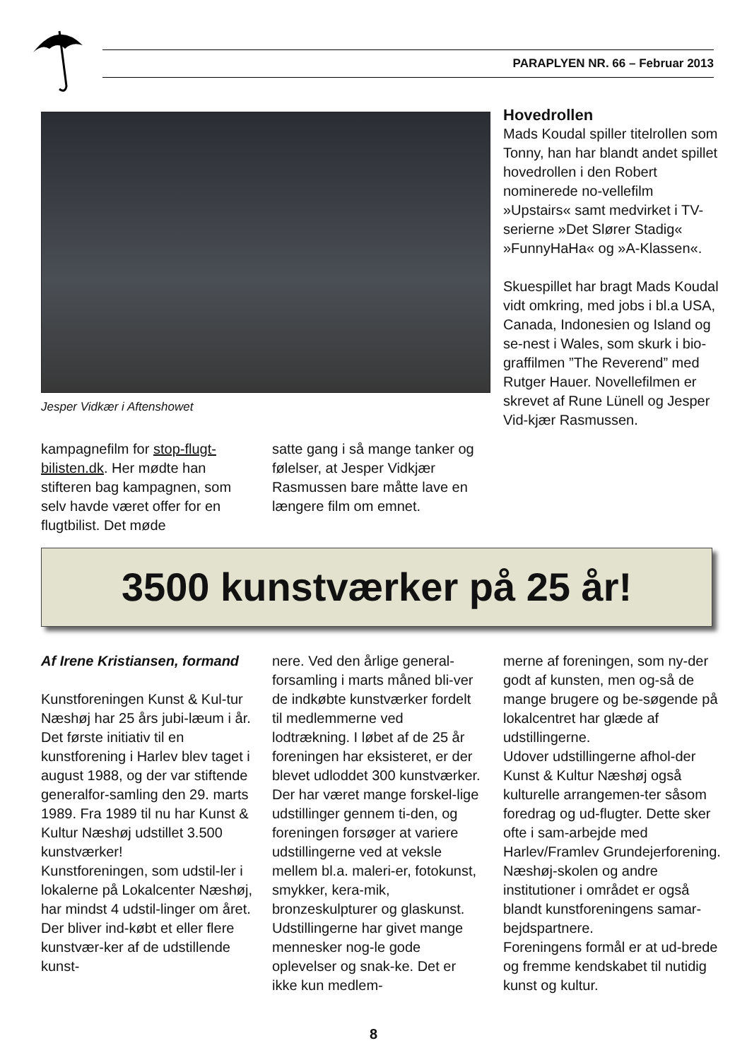PARAPLYEN NR. 66 – Februar 2013
Jesper Vidkær i Aftenshowet
kampagnefilm for stop-flugt-bilisten.dk. Her mødte han stifteren bag kampagnen, som selv havde været offer for en flugtbilist. Det møde
satte gang i så mange tanker og følelser, at Jesper Vidkjær Rasmussen bare måtte lave en længere film om emnet.
Hovedrollen
Mads Koudal spiller titelrollen som Tonny, han har blandt andet spillet hovedrollen i den Robert nominerede no-vellefilm »Upstairs« samt medvirket i TV-serierne »Det Slører Stadig« »FunnyHaHa« og »A-Klassen«.
Skuespillet har bragt Mads Koudal vidt omkring, med jobs i bl.a USA, Canada, Indonesien og Island og se-nest i Wales, som skurk i bio-graffilmen ”The Reverend” med Rutger Hauer. Novellefilmen er skrevet af Rune Lünell og Jesper Vid-kjær Rasmussen.
3500 kunstværker på 25 år!
Af Irene Kristiansen, formand
Kunstforeningen Kunst & Kul-tur Næshøj har 25 års jubi-læum i år. Det første initiativ til en kunstforening i Harlev blev taget i august 1988, og der var stiftende generalfor-samling den 29. marts 1989. Fra 1989 til nu har Kunst & Kultur Næshøj udstillet 3.500 kunstværker!
Kunstforeningen, som udstil-ler i lokalerne på Lokalcenter Næshøj, har mindst 4 udstil-linger om året. Der bliver ind-købt et eller flere kunstvær-ker af de udstillende kunst-
nere. Ved den årlige general-forsamling i marts måned bli-ver de indkøbte kunstværker fordelt til medlemmerne ved lodtrækning. I løbet af de 25 år foreningen har eksisteret, er der blevet udloddet 300 kunstværker.
Der har været mange forskel-lige udstillinger gennem ti-den, og foreningen forsøger at variere udstillingerne ved at veksle mellem bl.a. maleri-er, fotokunst, smykker, kera-mik, bronzeskulpturer og glaskunst. Udstillingerne har givet mange mennesker nog-le gode oplevelser og snak-ke. Det er ikke kun medlem-
merne af foreningen, som ny-der godt af kunsten, men og-så de mange brugere og be-søgende på lokalcentret har glæde af udstillingerne.
Udover udstillingerne afhol-der Kunst & Kultur Næshøj også kulturelle arrangemen-ter såsom foredrag og ud-flugter. Dette sker ofte i sam-arbejde med Harlev/Framlev Grundejerforening. Næshøj-skolen og andre institutioner i området er også blandt kunstforeningens samar-bejdspartnere.
Foreningens formål er at ud-brede og fremme kendskabet til nutidig kunst og kultur.
8